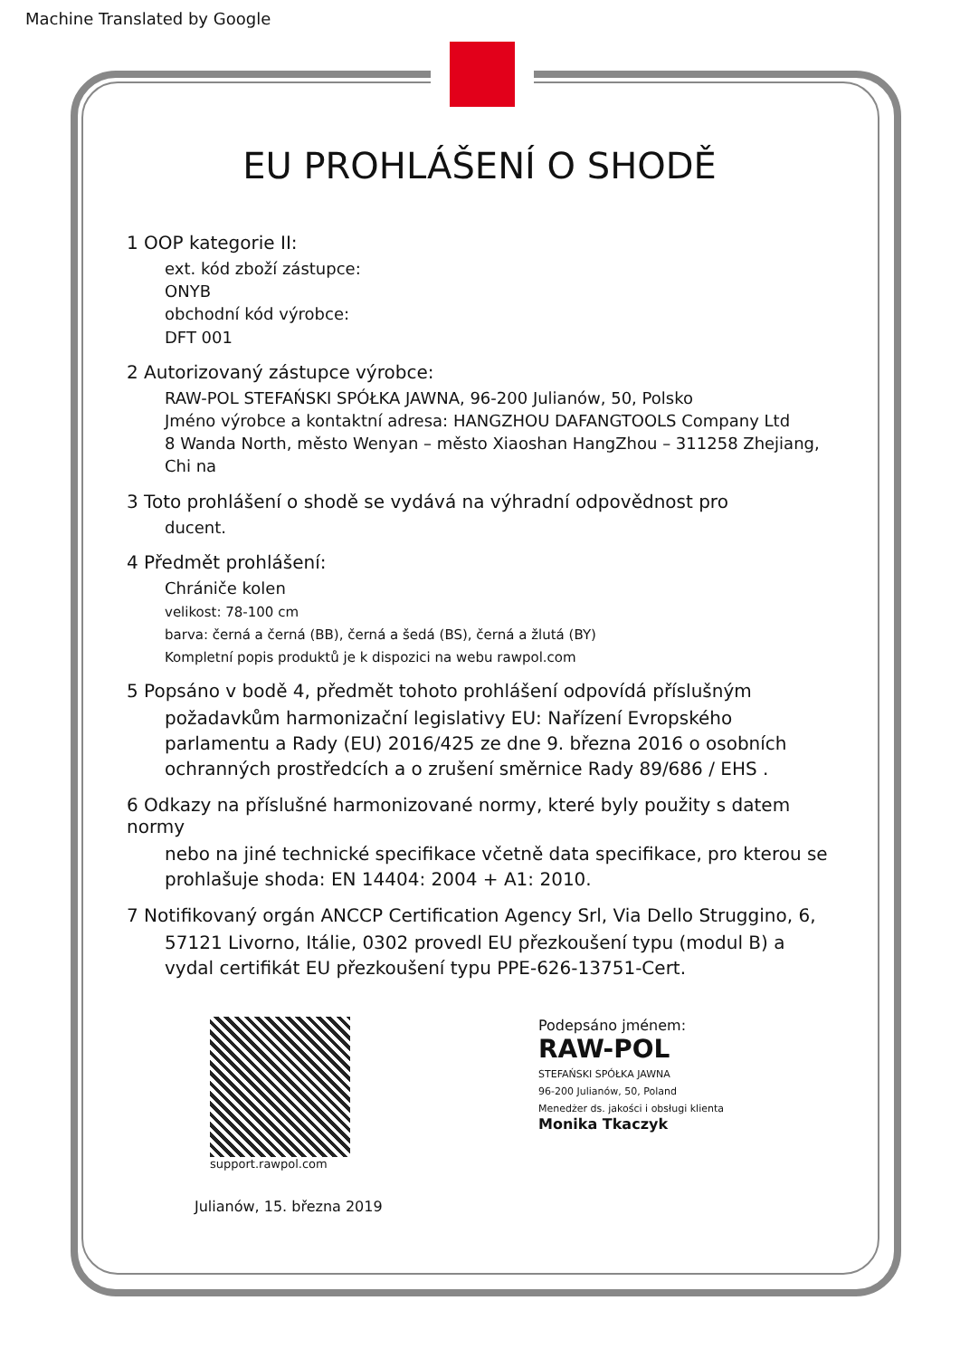Machine Translated by Google
EU PROHLÁŠENÍ O SHODĚ
1 OOP kategorie II:
ext. kód zboží zástupce:
ONYB
obchodní kód výrobce:
DFT 001
2 Autorizovaný zástupce výrobce:
RAW-POL STEFAŃSKI SPÓŁKA JAWNA, 96-200 Julianów, 50, Polsko
Jméno výrobce a kontaktní adresa: HANGZHOU DAFANGTOOLS Company Ltd
8 Wanda North, město Wenyan – město Xiaoshan HangZhou – 311258 Zhejiang, Chi na
3 Toto prohlášení o shodě se vydává na výhradní odpovědnost pro
ducent.
4 Předmět prohlášení:
Chrániče kolen
velikost: 78-100 cm
barva: černá a černá (BB), černá a šedá (BS), černá a žlutá (BY)
Kompletní popis produktů je k dispozici na webu rawpol.com
5 Popsáno v bodě 4, předmět tohoto prohlášení odpovídá příslušným
požadavkům harmonizační legislativy EU: Nařízení Evropského parlamentu a Rady (EU) 2016/425 ze dne 9. března 2016 o osobních ochranných prostředcích a o zrušení směrnice Rady 89/686 / EHS .
6 Odkazy na příslušné harmonizované normy, které byly použity s datem normy
nebo na jiné technické specifikace včetně data specifikace, pro kterou se prohlašuje shoda: EN 14404: 2004 + A1: 2010.
7 Notifikovaný orgán ANCCP Certification Agency Srl, Via Dello Struggino, 6,
57121 Livorno, Itálie, 0302 provedl EU přezkoušení typu (modul B) a vydal certifikát EU přezkoušení typu PPE-626-13751-Cert.
support.rawpol.com
Julianów, 15. března 2019
Podepsáno jménem:
RAW-POL
STEFAŃSKI SPÓŁKA JAWNA
96-200 Julianów, 50, Poland
Menedżer ds. jakości i obsługi klienta
Monika Tkaczyk